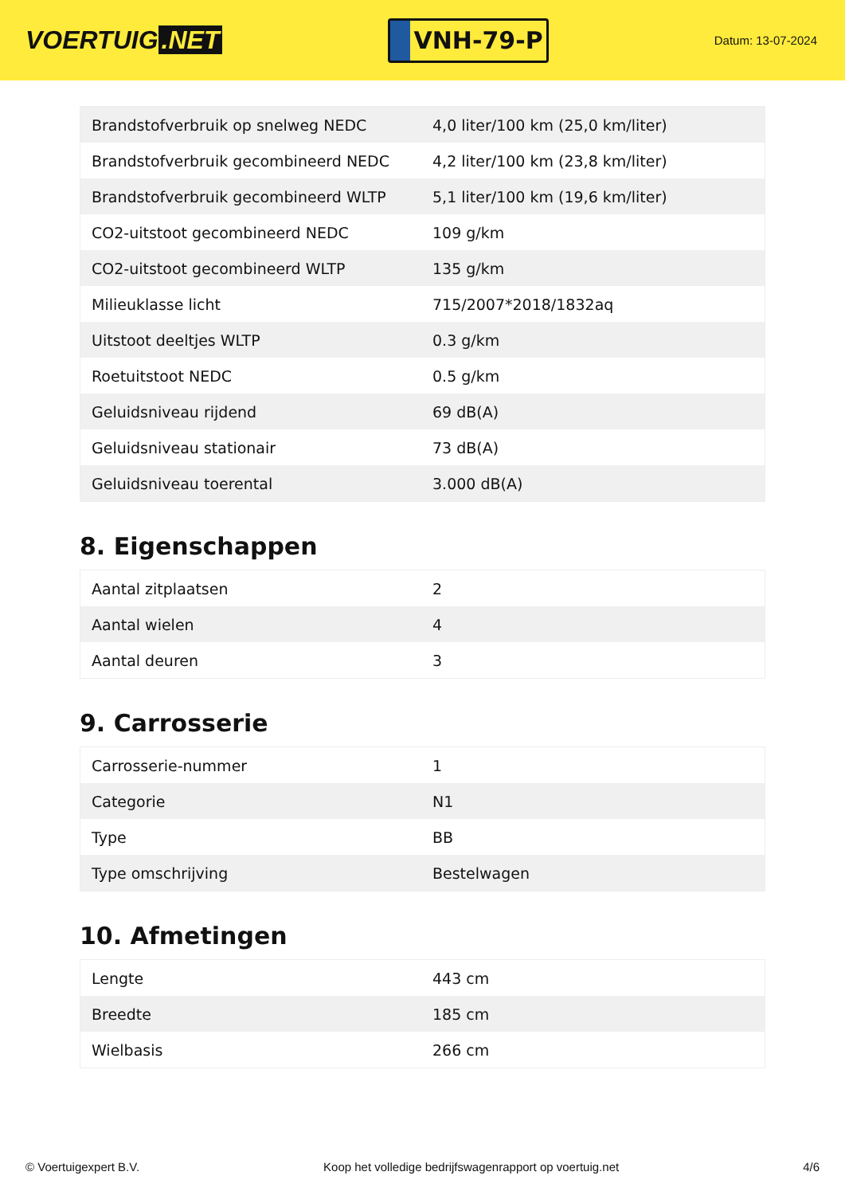VOERTUIG.NET
VNH-79-P
Datum: 13-07-2024
| Brandstofverbruik op snelweg NEDC | 4,0 liter/100 km (25,0 km/liter) |
| Brandstofverbruik gecombineerd NEDC | 4,2 liter/100 km (23,8 km/liter) |
| Brandstofverbruik gecombineerd WLTP | 5,1 liter/100 km (19,6 km/liter) |
| CO2-uitstoot gecombineerd NEDC | 109 g/km |
| CO2-uitstoot gecombineerd WLTP | 135 g/km |
| Milieuklasse licht | 715/2007*2018/1832aq |
| Uitstoot deeltjes WLTP | 0.3 g/km |
| Roetuitstoot NEDC | 0.5 g/km |
| Geluidsniveau rijdend | 69 dB(A) |
| Geluidsniveau stationair | 73 dB(A) |
| Geluidsniveau toerental | 3.000 dB(A) |
8. Eigenschappen
| Aantal zitplaatsen | 2 |
| Aantal wielen | 4 |
| Aantal deuren | 3 |
9. Carrosserie
| Carrosserie-nummer | 1 |
| Categorie | N1 |
| Type | BB |
| Type omschrijving | Bestelwagen |
10. Afmetingen
| Lengte | 443 cm |
| Breedte | 185 cm |
| Wielbasis | 266 cm |
© Voertuigexpert B.V. Koop het volledige bedrijfswagenrapport op voertuig.net 4/6